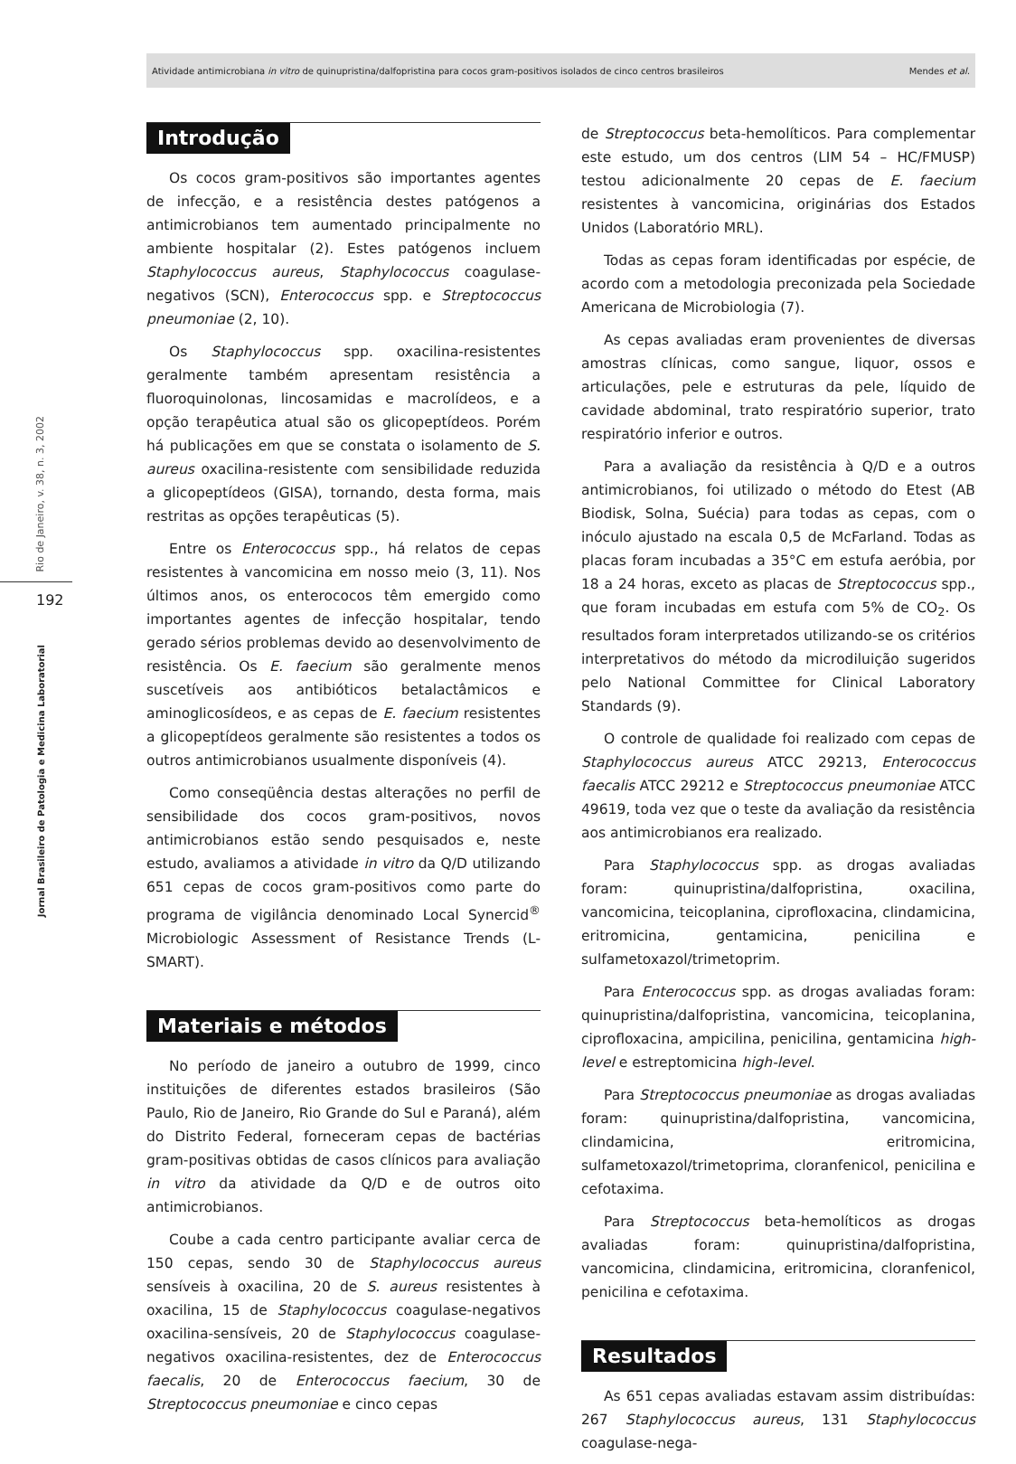Atividade antimicrobiana in vitro de quinupristina/dalfopristina para cocos gram-positivos isolados de cinco centros brasileiros Mendes et al.
Rio de Janeiro, v. 38, n. 3, 2002
192
Jornal Brasileiro de Patologia e Medicina Laboratorial
Introdução
Os cocos gram-positivos são importantes agentes de infecção, e a resistência destes patógenos a antimicrobianos tem aumentado principalmente no ambiente hospitalar (2). Estes patógenos incluem Staphylococcus aureus, Staphylococcus coagulase-negativos (SCN), Enterococcus spp. e Streptococcus pneumoniae (2, 10).
Os Staphylococcus spp. oxacilina-resistentes geralmente também apresentam resistência a fluoroquinolonas, lincosamidas e macrolídeos, e a opção terapêutica atual são os glicopeptídeos. Porém há publicações em que se constata o isolamento de S. aureus oxacilina-resistente com sensibilidade reduzida a glicopeptídeos (GISA), tornando, desta forma, mais restritas as opções terapêuticas (5).
Entre os Enterococcus spp., há relatos de cepas resistentes à vancomicina em nosso meio (3, 11). Nos últimos anos, os enterococos têm emergido como importantes agentes de infecção hospitalar, tendo gerado sérios problemas devido ao desenvolvimento de resistência. Os E. faecium são geralmente menos suscetíveis aos antibióticos betalactâmicos e aminoglicosídeos, e as cepas de E. faecium resistentes a glicopeptídeos geralmente são resistentes a todos os outros antimicrobianos usualmente disponíveis (4).
Como conseqüência destas alterações no perfil de sensibilidade dos cocos gram-positivos, novos antimicrobianos estão sendo pesquisados e, neste estudo, avaliamos a atividade in vitro da Q/D utilizando 651 cepas de cocos gram-positivos como parte do programa de vigilância denominado Local Synercid<sup>®</sup> Microbiologic Assessment of Resistance Trends (L-SMART).
Materiais e métodos
No período de janeiro a outubro de 1999, cinco instituições de diferentes estados brasileiros (São Paulo, Rio de Janeiro, Rio Grande do Sul e Paraná), além do Distrito Federal, forneceram cepas de bactérias gram-positivas obtidas de casos clínicos para avaliação in vitro da atividade da Q/D e de outros oito antimicrobianos.
Coube a cada centro participante avaliar cerca de 150 cepas, sendo 30 de Staphylococcus aureus sensíveis à oxacilina, 20 de S. aureus resistentes à oxacilina, 15 de Staphylococcus coagulase-negativos oxacilina-sensíveis, 20 de Staphylococcus coagulase-negativos oxacilina-resistentes, dez de Enterococcus faecalis, 20 de Enterococcus faecium, 30 de Streptococcus pneumoniae e cinco cepas
de Streptococcus beta-hemolíticos. Para complementar este estudo, um dos centros (LIM 54 – HC/FMUSP) testou adicionalmente 20 cepas de E. faecium resistentes à vancomicina, originárias dos Estados Unidos (Laboratório MRL).
Todas as cepas foram identificadas por espécie, de acordo com a metodologia preconizada pela Sociedade Americana de Microbiologia (7).
As cepas avaliadas eram provenientes de diversas amostras clínicas, como sangue, liquor, ossos e articulações, pele e estruturas da pele, líquido de cavidade abdominal, trato respiratório superior, trato respiratório inferior e outros.
Para a avaliação da resistência à Q/D e a outros antimicrobianos, foi utilizado o método do Etest (AB Biodisk, Solna, Suécia) para todas as cepas, com o inóculo ajustado na escala 0,5 de McFarland. Todas as placas foram incubadas a 35°C em estufa aeróbia, por 18 a 24 horas, exceto as placas de Streptococcus spp., que foram incubadas em estufa com 5% de CO<sub>2</sub>. Os resultados foram interpretados utilizando-se os critérios interpretativos do método da microdiluição sugeridos pelo National Committee for Clinical Laboratory Standards (9).
O controle de qualidade foi realizado com cepas de Staphylococcus aureus ATCC 29213, Enterococcus faecalis ATCC 29212 e Streptococcus pneumoniae ATCC 49619, toda vez que o teste da avaliação da resistência aos antimicrobianos era realizado.
Para Staphylococcus spp. as drogas avaliadas foram: quinupristina/dalfopristina, oxacilina, vancomicina, teicoplanina, ciprofloxacina, clindamicina, eritromicina, gentamicina, penicilina e sulfametoxazol/trimetoprim.
Para Enterococcus spp. as drogas avaliadas foram: quinupristina/dalfopristina, vancomicina, teicoplanina, ciprofloxacina, ampicilina, penicilina, gentamicina high-level e estreptomicina high-level.
Para Streptococcus pneumoniae as drogas avaliadas foram: quinupristina/dalfopristina, vancomicina, clindamicina, eritromicina, sulfametoxazol/trimetoprima, cloranfenicol, penicilina e cefotaxima.
Para Streptococcus beta-hemolíticos as drogas avaliadas foram: quinupristina/dalfopristina, vancomicina, clindamicina, eritromicina, cloranfenicol, penicilina e cefotaxima.
Resultados
As 651 cepas avaliadas estavam assim distribuídas: 267 Staphylococcus aureus, 131 Staphylococcus coagulase-nega-